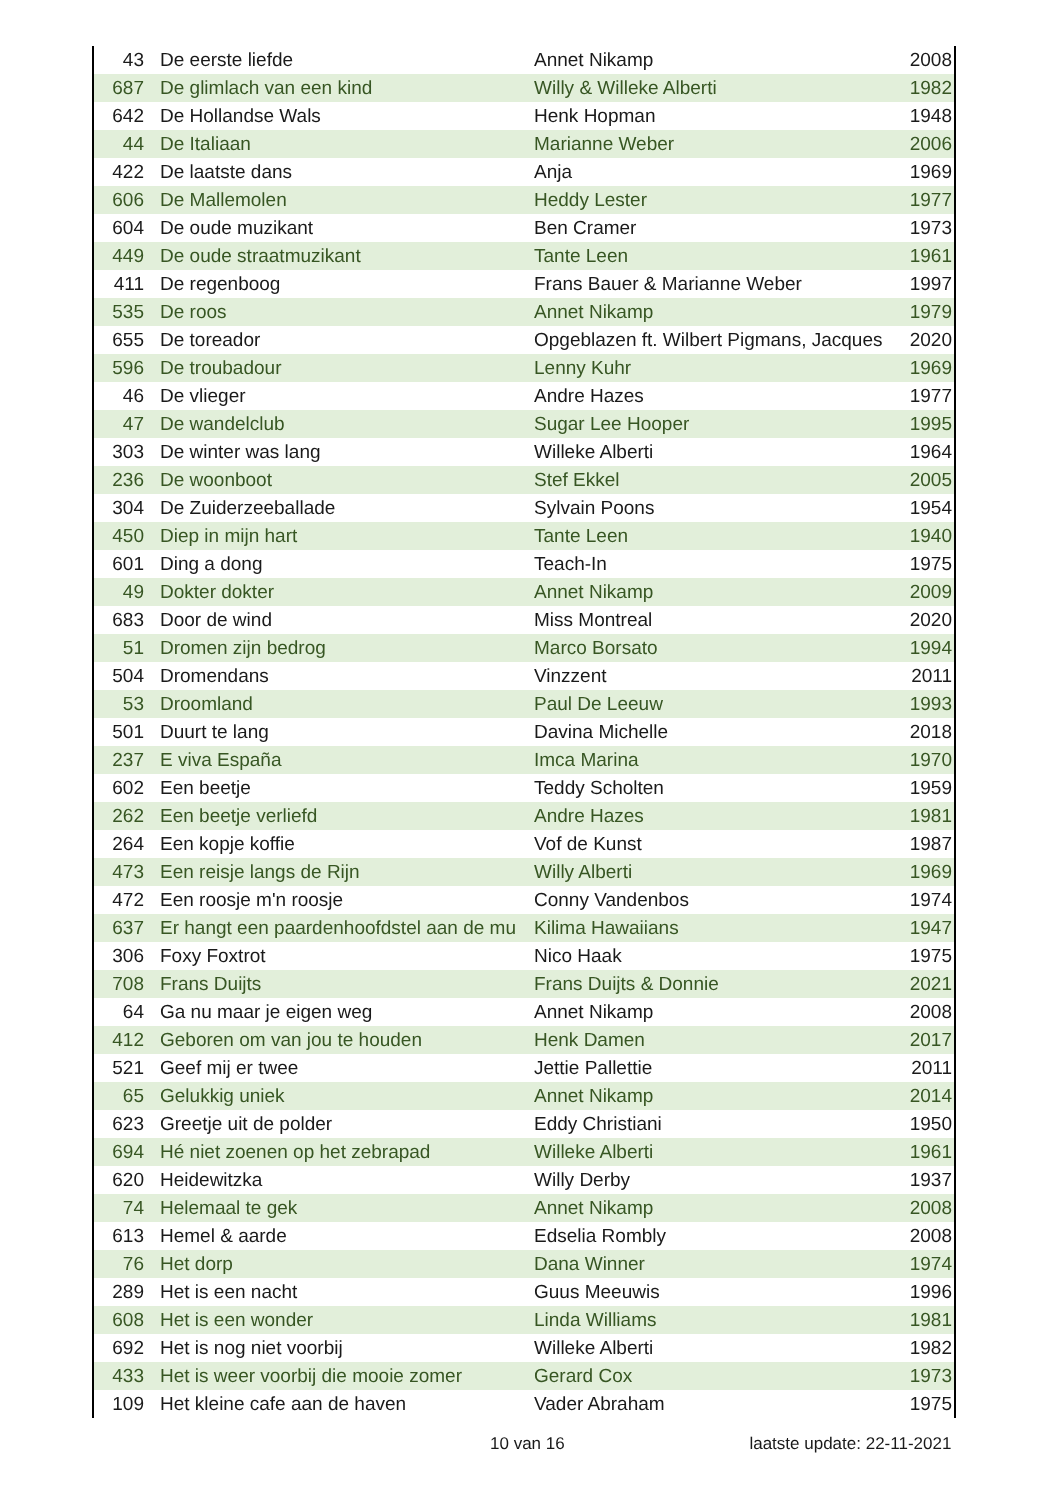| 43 | De eerste liefde | Annet Nikamp | 2008 |
| 687 | De glimlach van een kind | Willy & Willeke Alberti | 1982 |
| 642 | De Hollandse Wals | Henk Hopman | 1948 |
| 44 | De Italiaan | Marianne Weber | 2006 |
| 422 | De laatste dans | Anja | 1969 |
| 606 | De Mallemolen | Heddy Lester | 1977 |
| 604 | De oude muzikant | Ben Cramer | 1973 |
| 449 | De oude straatmuzikant | Tante Leen | 1961 |
| 411 | De regenboog | Frans Bauer & Marianne Weber | 1997 |
| 535 | De roos | Annet Nikamp | 1979 |
| 655 | De toreador | Opgeblazen ft. Wilbert Pigmans, Jacques | 2020 |
| 596 | De troubadour | Lenny Kuhr | 1969 |
| 46 | De vlieger | Andre Hazes | 1977 |
| 47 | De wandelclub | Sugar Lee Hooper | 1995 |
| 303 | De winter was lang | Willeke Alberti | 1964 |
| 236 | De woonboot | Stef Ekkel | 2005 |
| 304 | De Zuiderzeeballade | Sylvain Poons | 1954 |
| 450 | Diep in mijn hart | Tante Leen | 1940 |
| 601 | Ding a dong | Teach-In | 1975 |
| 49 | Dokter dokter | Annet Nikamp | 2009 |
| 683 | Door de wind | Miss Montreal | 2020 |
| 51 | Dromen zijn bedrog | Marco Borsato | 1994 |
| 504 | Dromendans | Vinzzent | 2011 |
| 53 | Droomland | Paul De Leeuw | 1993 |
| 501 | Duurt te lang | Davina Michelle | 2018 |
| 237 | E viva España | Imca Marina | 1970 |
| 602 | Een beetje | Teddy Scholten | 1959 |
| 262 | Een beetje verliefd | Andre Hazes | 1981 |
| 264 | Een kopje koffie | Vof de Kunst | 1987 |
| 473 | Een reisje langs de Rijn | Willy Alberti | 1969 |
| 472 | Een roosje m'n roosje | Conny Vandenbos | 1974 |
| 637 | Er hangt een paardenhoofdstel aan de mu | Kilima Hawaiians | 1947 |
| 306 | Foxy Foxtrot | Nico Haak | 1975 |
| 708 | Frans Duijts | Frans Duijts & Donnie | 2021 |
| 64 | Ga nu maar je eigen weg | Annet Nikamp | 2008 |
| 412 | Geboren om van jou te houden | Henk Damen | 2017 |
| 521 | Geef mij er twee | Jettie Pallettie | 2011 |
| 65 | Gelukkig uniek | Annet Nikamp | 2014 |
| 623 | Greetje uit de polder | Eddy Christiani | 1950 |
| 694 | Hé niet zoenen op het zebrapad | Willeke Alberti | 1961 |
| 620 | Heidewitzka | Willy Derby | 1937 |
| 74 | Helemaal te gek | Annet Nikamp | 2008 |
| 613 | Hemel & aarde | Edselia Rombly | 2008 |
| 76 | Het dorp | Dana Winner | 1974 |
| 289 | Het is een nacht | Guus Meeuwis | 1996 |
| 608 | Het is een wonder | Linda Williams | 1981 |
| 692 | Het is nog niet voorbij | Willeke Alberti | 1982 |
| 433 | Het is weer voorbij die mooie zomer | Gerard Cox | 1973 |
| 109 | Het kleine cafe aan de haven | Vader Abraham | 1975 |
10 van 16 laatste update: 22-11-2021